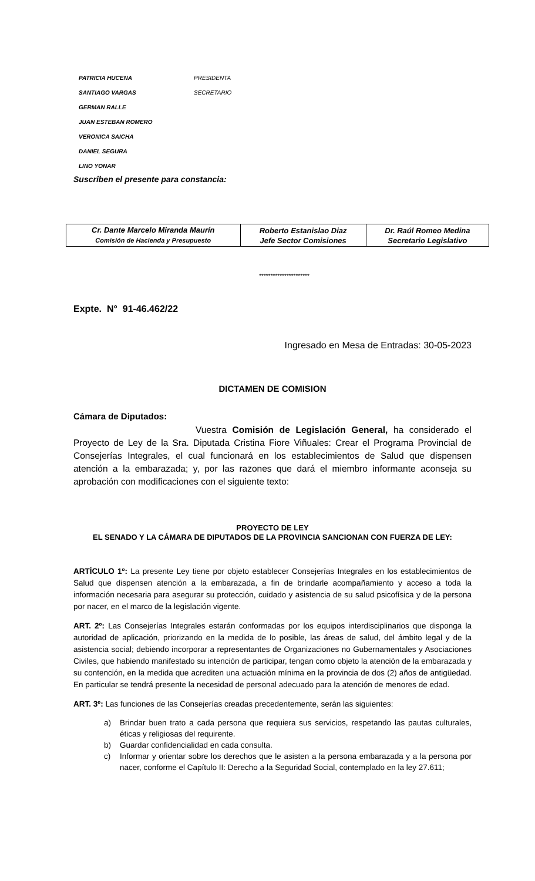PATRICIA HUCENA PRESIDENTA
SANTIAGO VARGAS SECRETARIO
GERMAN RALLE
JUAN ESTEBAN ROMERO
VERONICA SAICHA
DANIEL SEGURA
LINO YONAR
Suscriben el presente para constancia:
| Cr. Dante Marcelo Miranda Maurín Comisión de Hacienda y Presupuesto | Roberto Estanislao Diaz Jefe Sector Comisiones | Dr. Raúl Romeo Medina Secretario Legislativo |
**********************
Expte. N° 91-46.462/22
Ingresado en Mesa de Entradas: 30-05-2023
DICTAMEN DE COMISION
Cámara de Diputados:
Vuestra Comisión de Legislación General, ha considerado el Proyecto de Ley de la Sra. Diputada Cristina Fiore Viñuales: Crear el Programa Provincial de Consejerías Integrales, el cual funcionará en los establecimientos de Salud que dispensen atención a la embarazada; y, por las razones que dará el miembro informante aconseja su aprobación con modificaciones con el siguiente texto:
PROYECTO DE LEY
EL SENADO Y LA CÁMARA DE DIPUTADOS DE LA PROVINCIA SANCIONAN CON FUERZA DE LEY:
ARTÍCULO 1º: La presente Ley tiene por objeto establecer Consejerías Integrales en los establecimientos de Salud que dispensen atención a la embarazada, a fin de brindarle acompañamiento y acceso a toda la información necesaria para asegurar su protección, cuidado y asistencia de su salud psicofísica y de la persona por nacer, en el marco de la legislación vigente.
ART. 2º: Las Consejerías Integrales estarán conformadas por los equipos interdisciplinarios que disponga la autoridad de aplicación, priorizando en la medida de lo posible, las áreas de salud, del ámbito legal y de la asistencia social; debiendo incorporar a representantes de Organizaciones no Gubernamentales y Asociaciones Civiles, que habiendo manifestado su intención de participar, tengan como objeto la atención de la embarazada y su contención, en la medida que acrediten una actuación mínima en la provincia de dos (2) años de antigüedad. En particular se tendrá presente la necesidad de personal adecuado para la atención de menores de edad.
ART. 3º: Las funciones de las Consejerías creadas precedentemente, serán las siguientes:
a) Brindar buen trato a cada persona que requiera sus servicios, respetando las pautas culturales, éticas y religiosas del requirente.
b) Guardar confidencialidad en cada consulta.
c) Informar y orientar sobre los derechos que le asisten a la persona embarazada y a la persona por nacer, conforme el Capítulo II: Derecho a la Seguridad Social, contemplado en la ley 27.611;